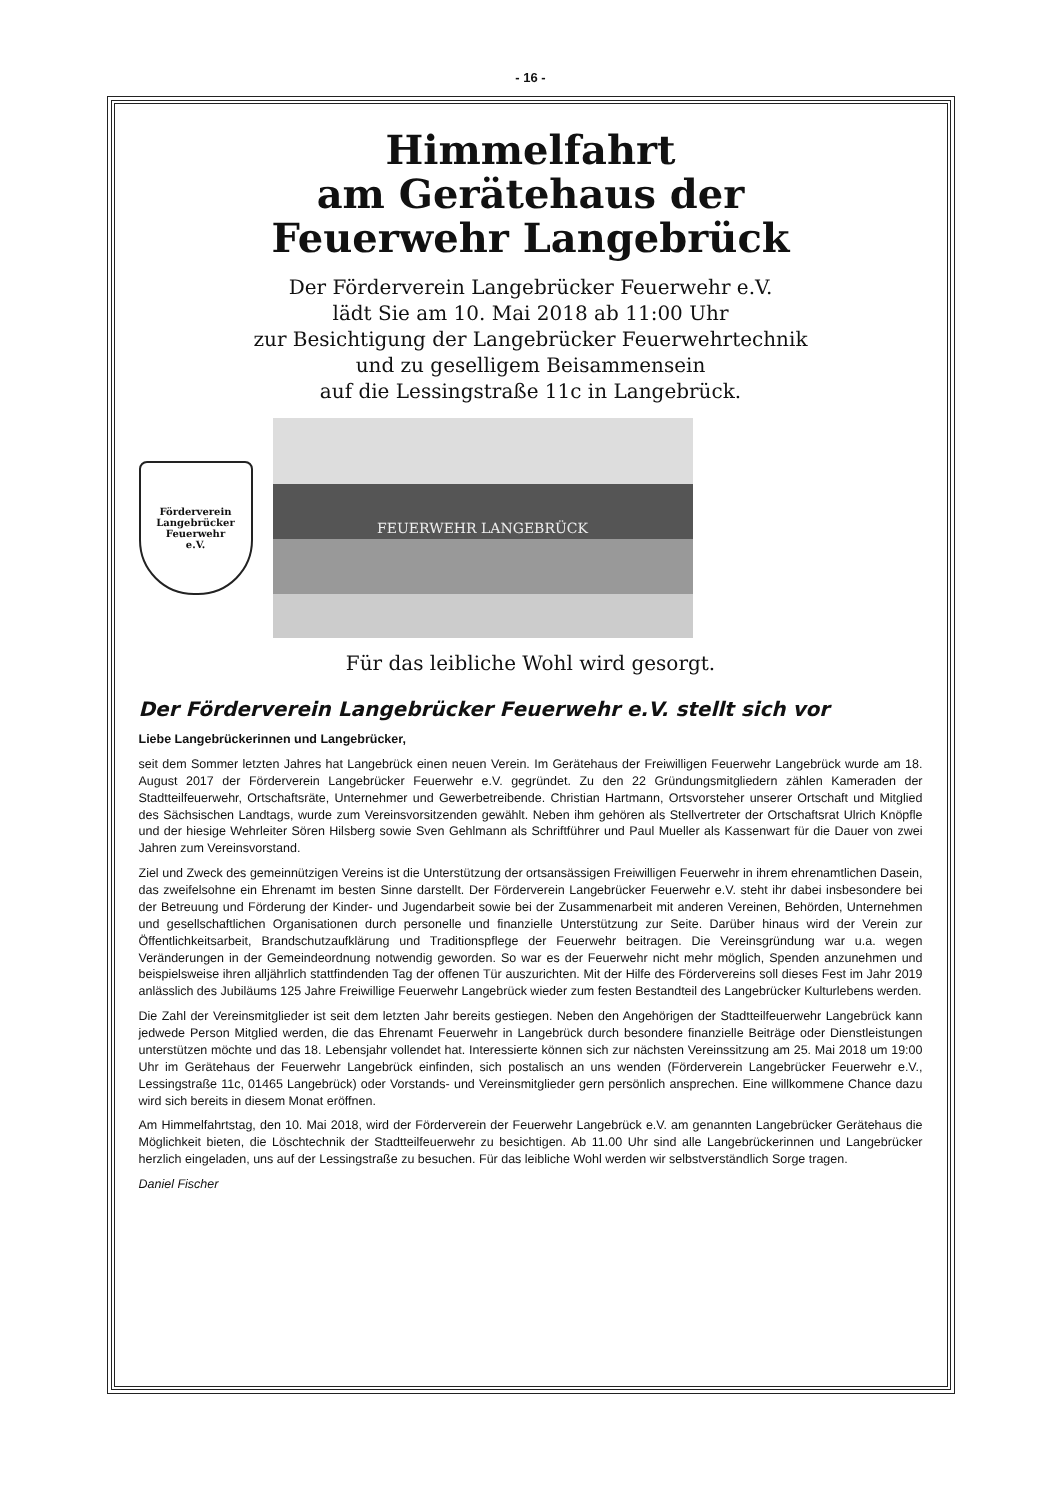- 16 -
Himmelfahrt
am Gerätehaus der
Feuerwehr Langebrück
Der Förderverein Langebrücker Feuerwehr e.V.
lädt Sie am 10. Mai 2018 ab 11:00 Uhr
zur Besichtigung der Langebrücker Feuerwehrtechnik
und zu geselligem Beisammensein
auf die Lessingstraße 11c in Langebrück.
Förderverein
Langebrücker
Feuerwehr
e.V.
FEUERWEHR LANGEBRÜCK
Für das leibliche Wohl wird gesorgt.
Der Förderverein Langebrücker Feuerwehr e.V. stellt sich vor
Liebe Langebrückerinnen und Langebrücker,
seit dem Sommer letzten Jahres hat Langebrück einen neuen Verein. Im Gerätehaus der Freiwilligen Feuerwehr Langebrück wurde am 18. August 2017 der Förderverein Langebrücker Feuerwehr e.V. gegründet. Zu den 22 Gründungsmitgliedern zählen Kameraden der Stadtteilfeuerwehr, Ortschaftsräte, Unternehmer und Gewerbetreibende. Christian Hartmann, Ortsvorsteher unserer Ortschaft und Mitglied des Sächsischen Landtags, wurde zum Vereinsvorsitzenden gewählt. Neben ihm gehören als Stellvertreter der Ortschaftsrat Ulrich Knöpfle und der hiesige Wehrleiter Sören Hilsberg sowie Sven Gehlmann als Schriftführer und Paul Mueller als Kassenwart für die Dauer von zwei Jahren zum Vereinsvorstand.
Ziel und Zweck des gemeinnützigen Vereins ist die Unterstützung der ortsansässigen Freiwilligen Feuerwehr in ihrem ehrenamtlichen Dasein, das zweifelsohne ein Ehrenamt im besten Sinne darstellt. Der Förderverein Langebrücker Feuerwehr e.V. steht ihr dabei insbesondere bei der Betreuung und Förderung der Kinder- und Jugendarbeit sowie bei der Zusammenarbeit mit anderen Vereinen, Behörden, Unternehmen und gesellschaftlichen Organisationen durch personelle und finanzielle Unterstützung zur Seite. Darüber hinaus wird der Verein zur Öffentlichkeitsarbeit, Brandschutzaufklärung und Traditionspflege der Feuerwehr beitragen. Die Vereinsgründung war u.a. wegen Veränderungen in der Gemeindeordnung notwendig geworden. So war es der Feuerwehr nicht mehr möglich, Spenden anzunehmen und beispielsweise ihren alljährlich stattfindenden Tag der offenen Tür auszurichten. Mit der Hilfe des Fördervereins soll dieses Fest im Jahr 2019 anlässlich des Jubiläums 125 Jahre Freiwillige Feuerwehr Langebrück wieder zum festen Bestandteil des Langebrücker Kulturlebens werden.
Die Zahl der Vereinsmitglieder ist seit dem letzten Jahr bereits gestiegen. Neben den Angehörigen der Stadtteilfeuerwehr Langebrück kann jedwede Person Mitglied werden, die das Ehrenamt Feuerwehr in Langebrück durch besondere finanzielle Beiträge oder Dienstleistungen unterstützen möchte und das 18. Lebensjahr vollendet hat. Interessierte können sich zur nächsten Vereinssitzung am 25. Mai 2018 um 19:00 Uhr im Gerätehaus der Feuerwehr Langebrück einfinden, sich postalisch an uns wenden (Förderverein Langebrücker Feuerwehr e.V., Lessingstraße 11c, 01465 Langebrück) oder Vorstands- und Vereinsmitglieder gern persönlich ansprechen. Eine willkommene Chance dazu wird sich bereits in diesem Monat eröffnen.
Am Himmelfahrtstag, den 10. Mai 2018, wird der Förderverein der Feuerwehr Langebrück e.V. am genannten Langebrücker Gerätehaus die Möglichkeit bieten, die Löschtechnik der Stadtteilfeuerwehr zu besichtigen. Ab 11.00 Uhr sind alle Langebrückerinnen und Langebrücker herzlich eingeladen, uns auf der Lessingstraße zu besuchen. Für das leibliche Wohl werden wir selbstverständlich Sorge tragen.
Daniel Fischer